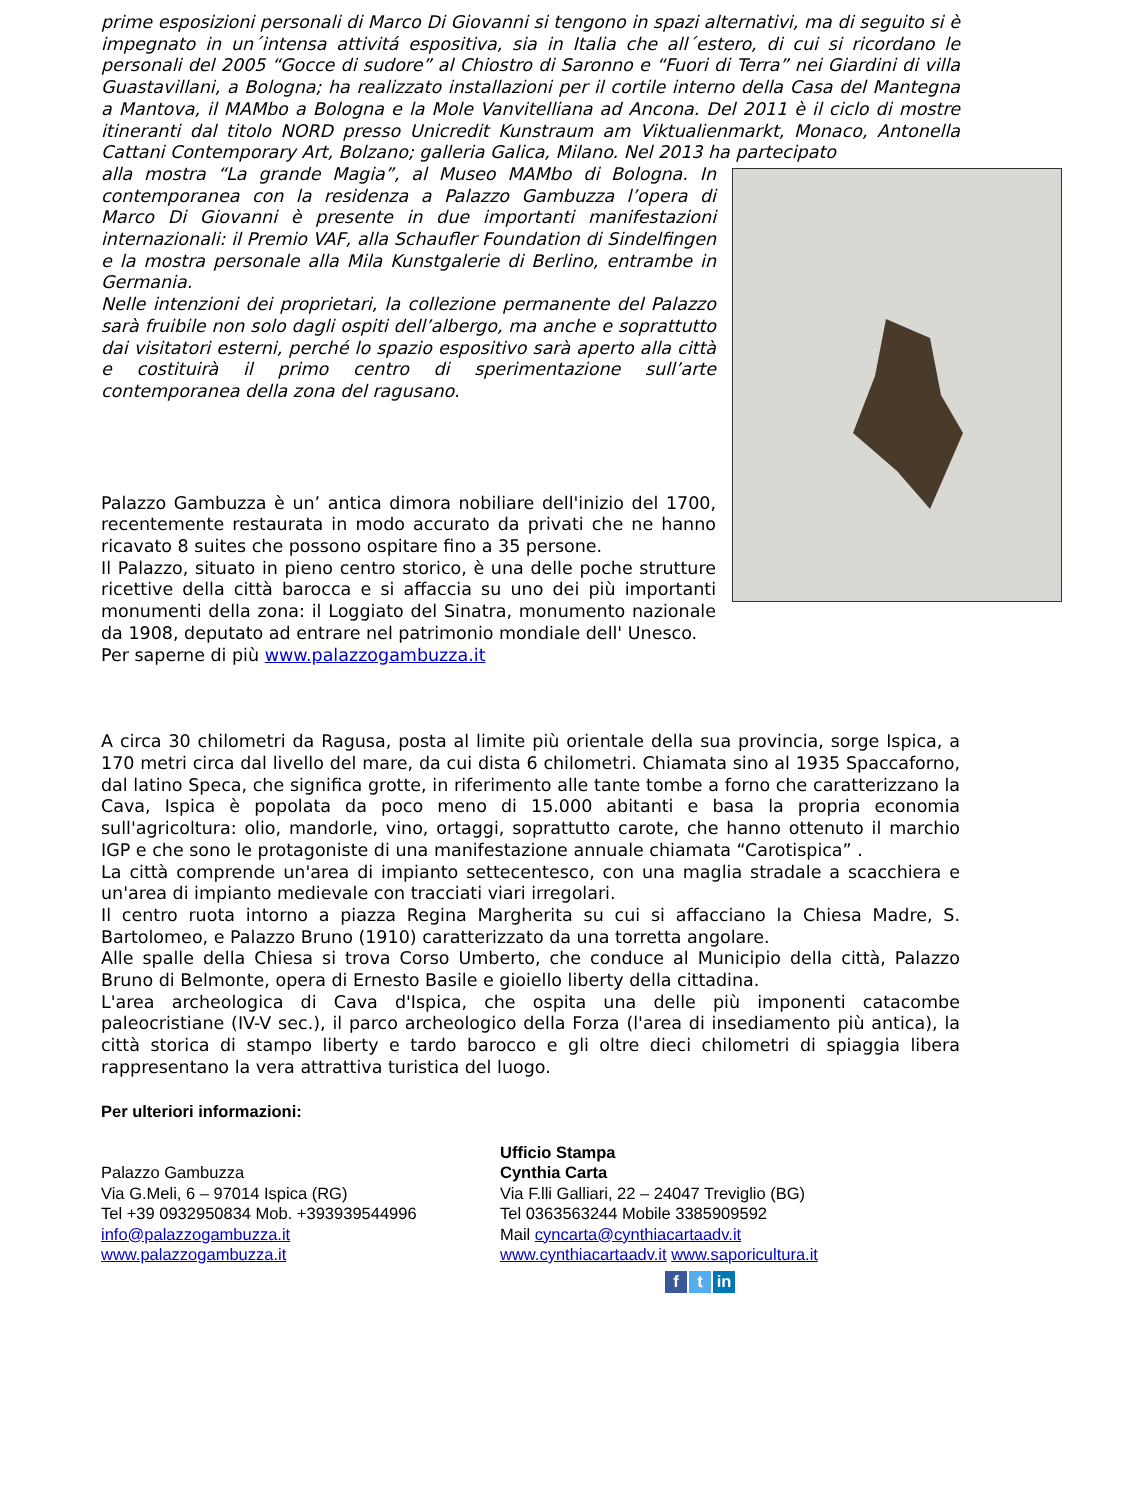prime esposizioni personali di Marco Di Giovanni si tengono in spazi alternativi, ma di seguito si è impegnato in un´intensa attivitá espositiva, sia in Italia che all´estero, di cui si ricordano le personali del 2005 “Gocce di sudore” al Chiostro di Saronno e “Fuori di Terra” nei Giardini di villa Guastavillani, a Bologna; ha realizzato installazioni per il cortile interno della Casa del Mantegna a Mantova, il MAMbo a Bologna e la Mole Vanvitelliana ad Ancona. Del 2011 è il ciclo di mostre itineranti dal titolo NORD presso Unicredit Kunstraum am Viktualienmarkt, Monaco, Antonella Cattani Contemporary Art, Bolzano; galleria Galica, Milano. Nel 2013 ha partecipato
alla mostra “La grande Magia”, al Museo MAMbo di Bologna. In contemporanea con la residenza a Palazzo Gambuzza l’opera di Marco Di Giovanni è presente in due importanti manifestazioni internazionali: il Premio VAF, alla Schaufler Foundation di Sindelfingen e la mostra personale alla Mila Kunstgalerie di Berlino, entrambe in Germania.
Nelle intenzioni dei proprietari, la collezione permanente del Palazzo sarà fruibile non solo dagli ospiti dell’albergo, ma anche e soprattutto dai visitatori esterni, perché lo spazio espositivo sarà aperto alla città e costituirà il primo centro di sperimentazione sull’arte contemporanea della zona del ragusano.
Palazzo Gambuzza è un’ antica dimora nobiliare dell'inizio del 1700, recentemente restaurata in modo accurato da privati che ne hanno ricavato 8 suites che possono ospitare fino a 35 persone.
Il Palazzo, situato in pieno centro storico, è una delle poche strutture ricettive della città barocca e si affaccia su uno dei più importanti monumenti della zona: il Loggiato del Sinatra, monumento nazionale da 1908, deputato ad entrare nel patrimonio mondiale dell' Unesco.
Per saperne di più www.palazzogambuzza.it
A circa 30 chilometri da Ragusa, posta al limite più orientale della sua provincia, sorge Ispica, a 170 metri circa dal livello del mare, da cui dista 6 chilometri. Chiamata sino al 1935 Spaccaforno, dal latino Speca, che significa grotte, in riferimento alle tante tombe a forno che caratterizzano la Cava, Ispica è popolata da poco meno di 15.000 abitanti e basa la propria economia sull'agricoltura: olio, mandorle, vino, ortaggi, soprattutto carote, che hanno ottenuto il marchio IGP e che sono le protagoniste di una manifestazione annuale chiamata “Carotispica” .
La città comprende un'area di impianto settecentesco, con una maglia stradale a scacchiera e un'area di impianto medievale con tracciati viari irregolari.
Il centro ruota intorno a piazza Regina Margherita su cui si affacciano la Chiesa Madre, S. Bartolomeo, e Palazzo Bruno (1910) caratterizzato da una torretta angolare.
Alle spalle della Chiesa si trova Corso Umberto, che conduce al Municipio della città, Palazzo Bruno di Belmonte, opera di Ernesto Basile e gioiello liberty della cittadina.
L'area archeologica di Cava d'Ispica, che ospita una delle più imponenti catacombe paleocristiane (IV-V sec.), il parco archeologico della Forza (l'area di insediamento più antica), la città storica di stampo liberty e tardo barocco e gli oltre dieci chilometri di spiaggia libera rappresentano la vera attrattiva turistica del luogo.
Per ulteriori informazioni:
Palazzo Gambuzza
Via G.Meli, 6 – 97014 Ispica (RG)
Tel +39 0932950834 Mob. +393939544996
info@palazzogambuzza.it
www.palazzogambuzza.it
Ufficio Stampa
Cynthia Carta
Via F.lli Galliari, 22 – 24047 Treviglio (BG)
Tel 0363563244 Mobile 3385909592
Mail cyncarta@cynthiacartaadv.it
www.cynthiacartaadv.it www.saporicultura.it
f t in